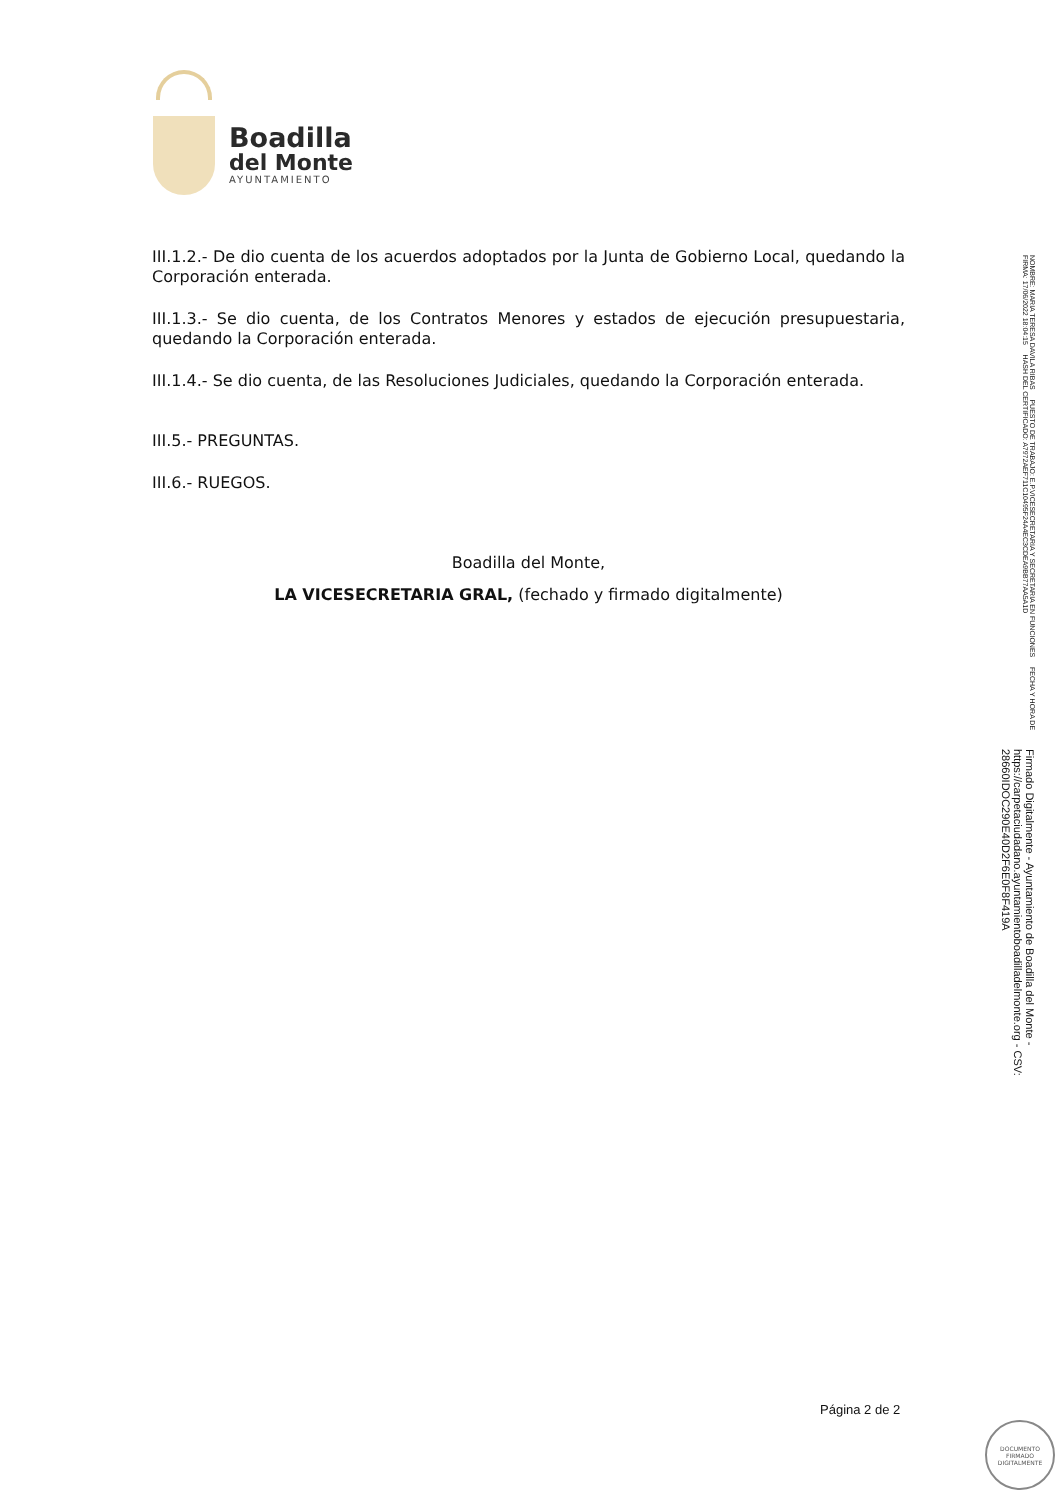Boadilla
del Monte
AYUNTAMIENTO
III.1.2.- De dio cuenta de los acuerdos adoptados por la Junta de Gobierno Local, quedando la Corporación enterada.
III.1.3.- Se dio cuenta, de los Contratos Menores y estados de ejecución presupuestaria, quedando la Corporación enterada.
III.1.4.- Se dio cuenta, de las Resoluciones Judiciales, quedando la Corporación enterada.
III.5.- PREGUNTAS.
III.6.- RUEGOS.
Boadilla del Monte,
LA VICESECRETARIA GRAL, (fechado y firmado digitalmente)
Página 2 de 2
DOCUMENTO FIRMADO DIGITALMENTE
NOMBRE: MARIA TERESA DAVILA RIBAS PUESTO DE TRABAJO: E.P.VICESECRETARIA Y SECRETARIA EN FUNCIONES FECHA Y HORA DE FIRMA: 17/06/2022 18:04:15 HASH DEL CERTIFICADO: A7972AEF711C10495F24A4EC3CDEA9BB77AA5A1D
Firmado Digitalmente - Ayuntamiento de Boadilla del Monte - https://carpetaciudadano.ayuntamientoboadilladelmonte.org - CSV: 28660IDOC290E40D2F6E0F8F419A